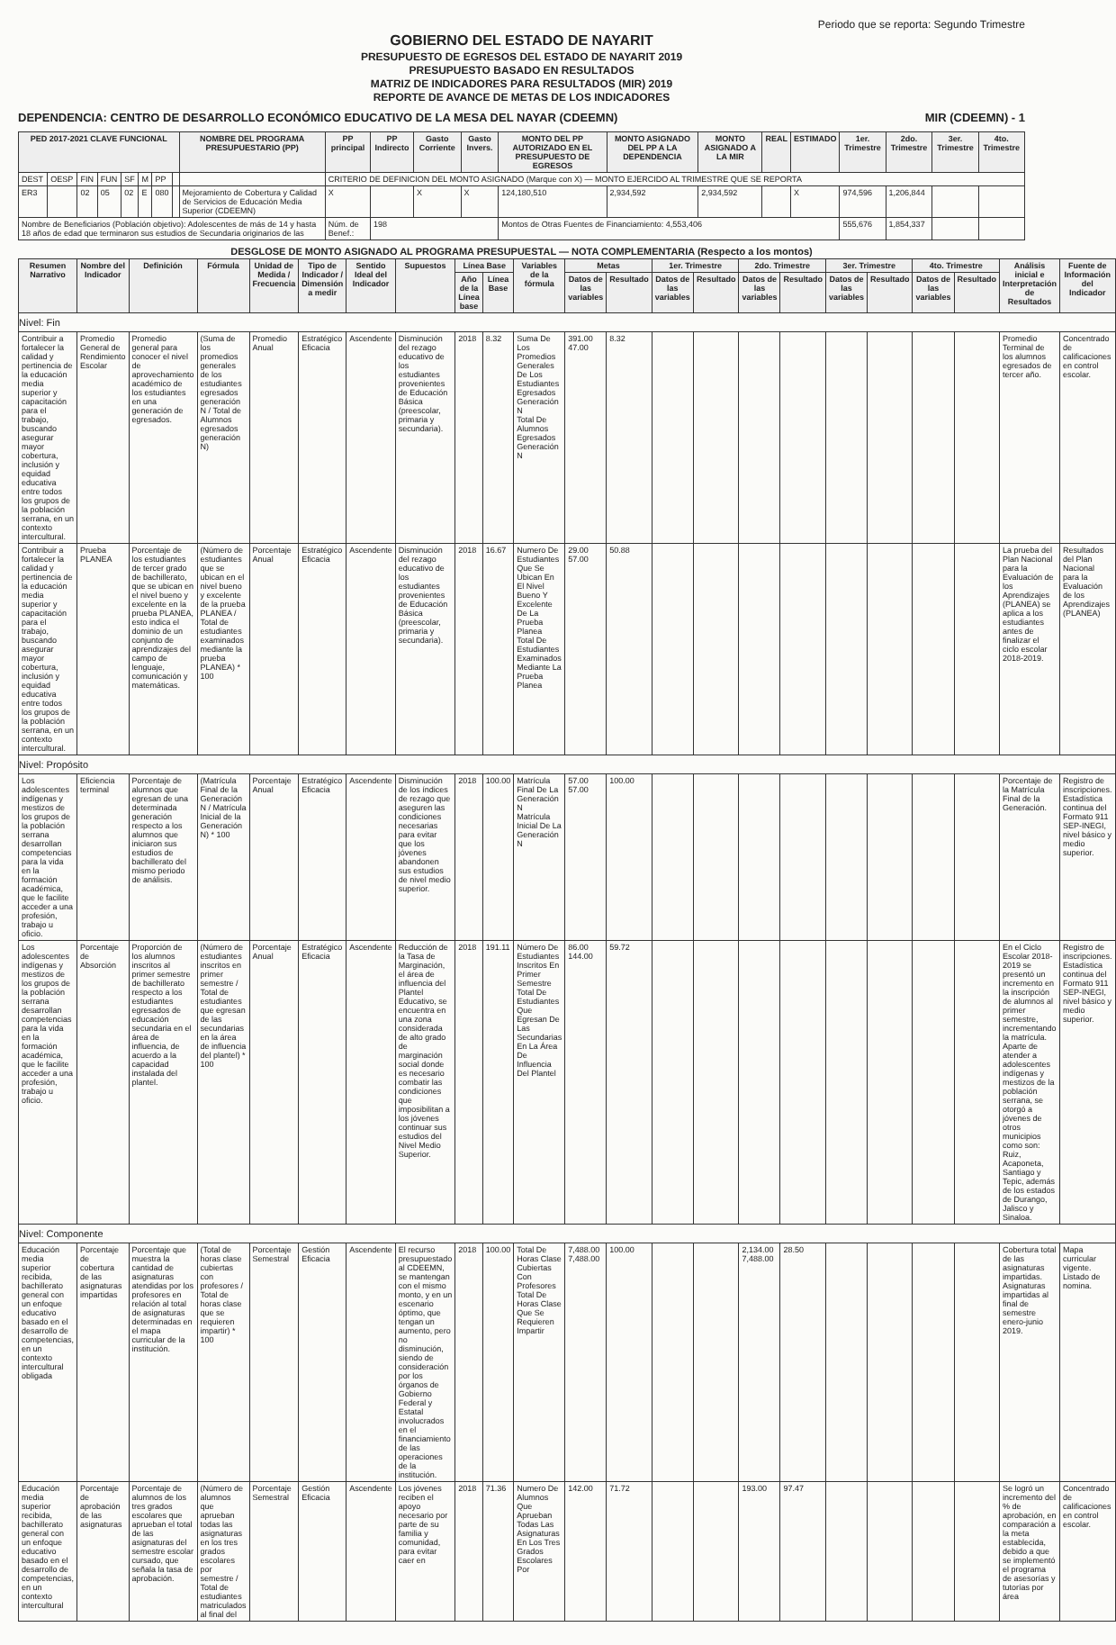Periodo que se reporta: Segundo Trimestre
GOBIERNO DEL ESTADO DE NAYARIT
PRESUPUESTO DE EGRESOS DEL ESTADO DE NAYARIT 2019
PRESUPUESTO BASADO EN RESULTADOS
MATRIZ DE INDICADORES PARA RESULTADOS (MIR) 2019
REPORTE DE AVANCE DE METAS DE LOS INDICADORES
DEPENDENCIA: CENTRO DE DESARROLLO ECONÓMICO EDUCATIVO DE LA MESA DEL NAYAR (CDEEMN) MIR (CDEEMN) - 1
| PED 2017-2021 CLAVE FUNCIONAL | | | | | | | | NOMBRE DEL PROGRAMA PRESUPUESTARIO (PP) | PP principal | PP Indirecto | Gasto Corriente | Gasto Invers. | MONTO DEL PP AUTORIZADO EN EL PRESUPUESTO DE EGRESOS | MONTO ASIGNADO DEL PP A LA DEPENDENCIA | MONTO ASIGNADO A LA MIR | REAL | ESTIMADO | 1er. Trimestre | 2do. Trimestre | 3er. Trimestre | 4to. Trimestre |
| --- | --- | --- | --- | --- | --- | --- | --- | --- | --- | --- | --- | --- | --- | --- | --- | --- | --- | --- | --- | --- | --- |
| DEST | OESP | FIN | FUN | SF | M | PP | | | CRITERIO DE DEFINICION DEL MONTO ASIGNADO (Marque con X) — MONTO EJERCIDO AL TRIMESTRE QUE SE REPORTA | | | | | | | | | | | | |
| ER3 | | 02 | 05 | 02 | E | 080 | | Mejoramiento de Cobertura y Calidad de Servicios de Educación Media Superior (CDEEMN) | X | | X | X | 124,180,510 | 2,934,592 | 2,934,592 | | X | 974,596 | 1,206,844 | | |
| Nombre de Beneficiarios (Población objetivo): Adolescentes de más de 14 y hasta 18 años de edad que terminaron sus estudios de Secundaria originarios de las | | | | | | | | | Núm. de Benef.: | 198 | | | Montos de Otras Fuentes de Financiamiento: 4,553,406 | | | | | 555,676 | 1,854,337 | | |
DESGLOSE DE MONTO ASIGNADO AL PROGRAMA PRESUPUESTAL — NOTA COMPLEMENTARIA (Respecto a los montos)
| Resumen Narrativo | Nombre del Indicador | Definición | Fórmula | Unidad de Medida / Frecuencia | Tipo de Indicador / Dimensión a medir | Sentido Ideal del Indicador | Supuestos | Línea Base | | Variables de la fórmula | Metas | | 1er. Trimestre | | 2do. Trimestre | | 3er. Trimestre | | 4to. Trimestre | | Análisis inicial e Interpretación de Resultados | Fuente de Información del Indicador |
| --- | --- | --- | --- | --- | --- | --- | --- | --- | --- | --- | --- | --- | --- | --- | --- | --- | --- | --- | --- | --- | --- | --- |
| | | | | | | | | Año de la Línea base | Línea Base | | Datos de las variables | Resultado | Datos de las variables | Resultado | Datos de las variables | Resultado | Datos de las variables | Resultado | Datos de las variables | Resultado | | |
| Nivel: Fin | | | | | | | | | | | | | | | | | | | | | | |
| Contribuir a fortalecer la calidad y pertinencia de la educación media superior y capacitación para el trabajo, buscando asegurar mayor cobertura, inclusión y equidad educativa entre todos los grupos de la población serrana, en un contexto intercultural. | Promedio General de Rendimiento Escolar | Promedio general para conocer el nivel de aprovechamiento académico de los estudiantes en una generación de egresados. | (Suma de los promedios generales de los estudiantes egresados generación N / Total de Alumnos egresados generación N) | Promedio Anual | Estratégico Eficacia | Ascendente | Disminución del rezago educativo de los estudiantes provenientes de Educación Básica (preescolar, primaria y secundaria). | 2018 | 8.32 | Suma De Los Promedios Generales De Los Estudiantes Egresados Generación N Total De Alumnos Egresados Generación N | 391.00 47.00 | 8.32 | | | | | | | | | Promedio Terminal de los alumnos egresados de tercer año. | Concentrado de calificaciones en control escolar. |
| Contribuir a fortalecer la calidad y pertinencia de la educación media superior y capacitación para el trabajo, buscando asegurar mayor cobertura, inclusión y equidad educativa entre todos los grupos de la población serrana, en un contexto intercultural. | Prueba PLANEA | Porcentaje de los estudiantes de tercer grado de bachillerato, que se ubican en el nivel bueno y excelente en la prueba PLANEA, esto indica el dominio de un conjunto de aprendizajes del campo de lenguaje, comunicación y matemáticas. | (Número de estudiantes que se ubican en el nivel bueno y excelente de la prueba PLANEA / Total de estudiantes examinados mediante la prueba PLANEA) * 100 | Porcentaje Anual | Estratégico Eficacia | Ascendente | Disminución del rezago educativo de los estudiantes provenientes de Educación Básica (preescolar, primaria y secundaria). | 2018 | 16.67 | Numero De Estudiantes Que Se Ubican En El Nivel Bueno Y Excelente De La Prueba Planea Total De Estudiantes Examinados Mediante La Prueba Planea | 29.00 57.00 | 50.88 | | | | | | | | | La prueba del Plan Nacional para la Evaluación de los Aprendizajes (PLANEA) se aplica a los estudiantes antes de finalizar el ciclo escolar 2018-2019. | Resultados del Plan Nacional para la Evaluación de los Aprendizajes (PLANEA) |
| Nivel: Propósito | | | | | | | | | | | | | | | | | | | | | | |
| Los adolescentes indígenas y mestizos de los grupos de la población serrana desarrollan competencias para la vida en la formación académica, que le facilite acceder a una profesión, trabajo u oficio. | Eficiencia terminal | Porcentaje de alumnos que egresan de una determinada generación respecto a los alumnos que iniciaron sus estudios de bachillerato del mismo periodo de análisis. | (Matrícula Final de la Generación N / Matrícula Inicial de la Generación N) * 100 | Porcentaje Anual | Estratégico Eficacia | Ascendente | Disminución de los índices de rezago que aseguren las condiciones necesarias para evitar que los jóvenes abandonen sus estudios de nivel medio superior. | 2018 | 100.00 | Matrícula Final De La Generación N Matrícula Inicial De La Generación N | 57.00 57.00 | 100.00 | | | | | | | | | Porcentaje de la Matrícula Final de la Generación. | Registro de inscripciones. Estadística continua del Formato 911 SEP-INEGI, nivel básico y medio superior. |
| Los adolescentes indígenas y mestizos de los grupos de la población serrana desarrollan competencias para la vida en la formación académica, que le facilite acceder a una profesión, trabajo u oficio. | Porcentaje de Absorción | Proporción de los alumnos inscritos al primer semestre de bachillerato respecto a los estudiantes egresados de educación secundaria en el área de influencia, de acuerdo a la capacidad instalada del plantel. | (Número de estudiantes inscritos en primer semestre / Total de estudiantes que egresan de las secundarias en la área de influencia del plantel) * 100 | Porcentaje Anual | Estratégico Eficacia | Ascendente | Reducción de la Tasa de Marginación, el área de influencia del Plantel Educativo, se encuentra en una zona considerada de alto grado de marginación social donde es necesario combatir las condiciones que imposibilitan a los jóvenes continuar sus estudios del Nivel Medio Superior. | 2018 | 191.11 | Número De Estudiantes Inscritos En Primer Semestre Total De Estudiantes Que Egresan De Las Secundarias En La Área De Influencia Del Plantel | 86.00 144.00 | 59.72 | | | | | | | | | En el Ciclo Escolar 2018-2019 se presentó un incremento en la inscripción de alumnos al primer semestre, incrementando la matrícula. Aparte de atender a adolescentes indígenas y mestizos de la población serrana, se otorgó a jóvenes de otros municipios como son: Ruiz, Acaponeta, Santiago y Tepic, además de los estados de Durango, Jalisco y Sinaloa. | Registro de inscripciones. Estadística continua del Formato 911 SEP-INEGI, nivel básico y medio superior. |
| Nivel: Componente | | | | | | | | | | | | | | | | | | | | | | |
| Educación media superior recibida, bachillerato general con un enfoque educativo basado en el desarrollo de competencias, en un contexto intercultural obligada | Porcentaje de cobertura de las asignaturas impartidas | Porcentaje que muestra la cantidad de asignaturas atendidas por los profesores en relación al total de asignaturas determinadas en el mapa curricular de la institución. | (Total de horas clase cubiertas con profesores / Total de horas clase que se requieren impartir) * 100 | Porcentaje Semestral | Gestión Eficacia | Ascendente | El recurso presupuestado al CDEEMN, se mantengan con el mismo monto, y en un escenario óptimo, que tengan un aumento, pero no disminución, siendo de consideración por los órganos de Gobierno Federal y Estatal involucrados en el financiamiento de las operaciones de la institución. | 2018 | 100.00 | Total De Horas Clase Cubiertas Con Profesores Total De Horas Clase Que Se Requieren Impartir | 7,488.00 7,488.00 | 100.00 | | | 2,134.00 7,488.00 | 28.50 | | | | | Cobertura total de las asignaturas impartidas. Asignaturas impartidas al final de semestre enero-junio 2019. | Mapa curricular vigente. Listado de nomina. |
| Educación media superior recibida, bachillerato general con un enfoque educativo basado en el desarrollo de competencias, en un contexto intercultural | Porcentaje de aprobación de las asignaturas | Porcentaje de alumnos de los tres grados escolares que aprueban el total de las asignaturas del semestre escolar cursado, que señala la tasa de aprobación. | (Número de alumnos que aprueban todas las asignaturas en los tres grados escolares por semestre / Total de estudiantes matriculados al final del | Porcentaje Semestral | Gestión Eficacia | Ascendente | Los jóvenes reciben el apoyo necesario por parte de su familia y comunidad, para evitar caer en | 2018 | 71.36 | Numero De Alumnos Que Aprueban Todas Las Asignaturas En Los Tres Grados Escolares Por | 142.00 | 71.72 | | | 193.00 | 97.47 | | | | | Se logró un incremento del % de aprobación, en comparación a la meta establecida, debido a que se implementó el programa de asesorías y tutorías por área | Concentrado de calificaciones en control escolar. |